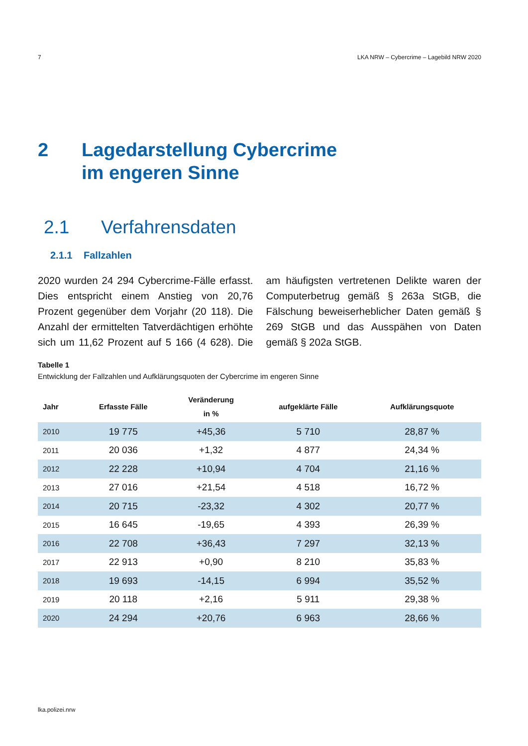7 LKA NRW – Cybercrime – Lagebild NRW 2020
2 Lagedarstellung Cybercrime
im engeren Sinne
2.1 Verfahrensdaten
2.1.1 Fallzahlen
2020 wurden 24 294 Cybercrime-Fälle erfasst. Dies entspricht einem Anstieg von 20,76 Prozent gegenüber dem Vorjahr (20 118). Die Anzahl der ermittelten Tatverdächtigen erhöhte sich um 11,62 Prozent auf 5 166 (4 628). Die am häufigsten vertretenen Delikte waren der Computerbetrug gemäß § 263a StGB, die Fälschung beweiserheblicher Daten gemäß § 269 StGB und das Ausspähen von Daten gemäß § 202a StGB.
Tabelle 1
Entwicklung der Fallzahlen und Aufklärungsquoten der Cybercrime im engeren Sinne
| Jahr | Erfasste Fälle | Veränderung in % | aufgeklärte Fälle | Aufklärungsquote |
| --- | --- | --- | --- | --- |
| 2010 | 19 775 | +45,36 | 5 710 | 28,87 % |
| 2011 | 20 036 | +1,32 | 4 877 | 24,34 % |
| 2012 | 22 228 | +10,94 | 4 704 | 21,16 % |
| 2013 | 27 016 | +21,54 | 4 518 | 16,72 % |
| 2014 | 20 715 | -23,32 | 4 302 | 20,77 % |
| 2015 | 16 645 | -19,65 | 4 393 | 26,39 % |
| 2016 | 22 708 | +36,43 | 7 297 | 32,13 % |
| 2017 | 22 913 | +0,90 | 8 210 | 35,83 % |
| 2018 | 19 693 | -14,15 | 6 994 | 35,52 % |
| 2019 | 20 118 | +2,16 | 5 911 | 29,38 % |
| 2020 | 24 294 | +20,76 | 6 963 | 28,66 % |
lka.polizei.nrw